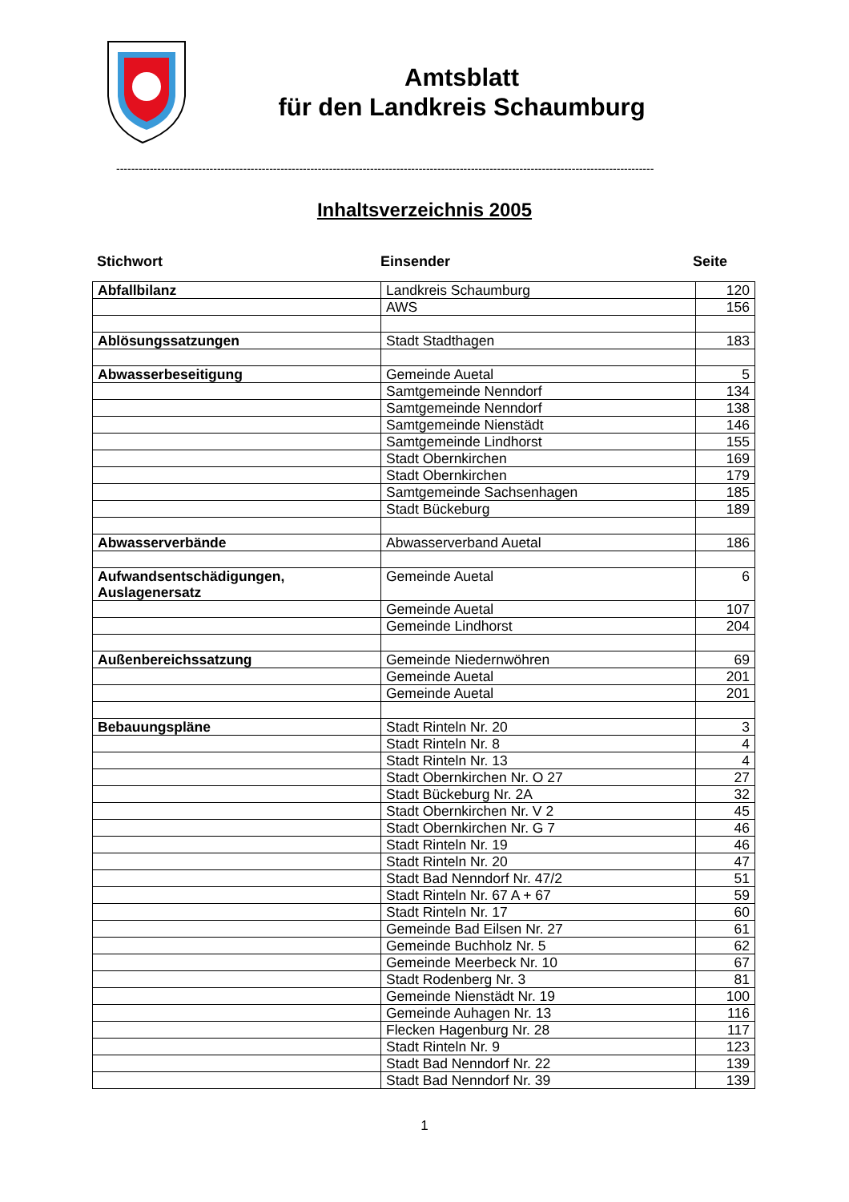Amtsblatt
für den Landkreis Schaumburg
------------------------------------------------------------------------------------------------------------------------------------------------
Inhaltsverzeichnis 2005
Stichwort Einsender Seite
| Abfallbilanz | Landkreis Schaumburg | 120 |
| | AWS | 156 |
| Ablösungssatzungen | Stadt Stadthagen | 183 |
| Abwasserbeseitigung | Gemeinde Auetal | 5 |
| | Samtgemeinde Nenndorf | 134 |
| | Samtgemeinde Nenndorf | 138 |
| | Samtgemeinde Nienstädt | 146 |
| | Samtgemeinde Lindhorst | 155 |
| | Stadt Obernkirchen | 169 |
| | Stadt Obernkirchen | 179 |
| | Samtgemeinde Sachsenhagen | 185 |
| | Stadt Bückeburg | 189 |
| Abwasserverbände | Abwasserverband Auetal | 186 |
| Aufwandsentschädigungen, Auslagenersatz | Gemeinde Auetal | 6 |
| | Gemeinde Auetal | 107 |
| | Gemeinde Lindhorst | 204 |
| Außenbereichssatzung | Gemeinde Niedernwöhren | 69 |
| | Gemeinde Auetal | 201 |
| | Gemeinde Auetal | 201 |
| Bebauungspläne | Stadt Rinteln Nr. 20 | 3 |
| | Stadt Rinteln Nr. 8 | 4 |
| | Stadt Rinteln Nr. 13 | 4 |
| | Stadt Obernkirchen Nr. O 27 | 27 |
| | Stadt Bückeburg Nr. 2A | 32 |
| | Stadt Obernkirchen Nr. V 2 | 45 |
| | Stadt Obernkirchen Nr. G 7 | 46 |
| | Stadt Rinteln Nr. 19 | 46 |
| | Stadt Rinteln Nr. 20 | 47 |
| | Stadt Bad Nenndorf Nr. 47/2 | 51 |
| | Stadt Rinteln Nr. 67 A + 67 | 59 |
| | Stadt Rinteln Nr. 17 | 60 |
| | Gemeinde Bad Eilsen Nr. 27 | 61 |
| | Gemeinde Buchholz Nr. 5 | 62 |
| | Gemeinde Meerbeck Nr. 10 | 67 |
| | Stadt Rodenberg Nr. 3 | 81 |
| | Gemeinde Nienstädt Nr. 19 | 100 |
| | Gemeinde Auhagen Nr. 13 | 116 |
| | Flecken Hagenburg Nr. 28 | 117 |
| | Stadt Rinteln Nr. 9 | 123 |
| | Stadt Bad Nenndorf Nr. 22 | 139 |
| | Stadt Bad Nenndorf Nr. 39 | 139 |
1